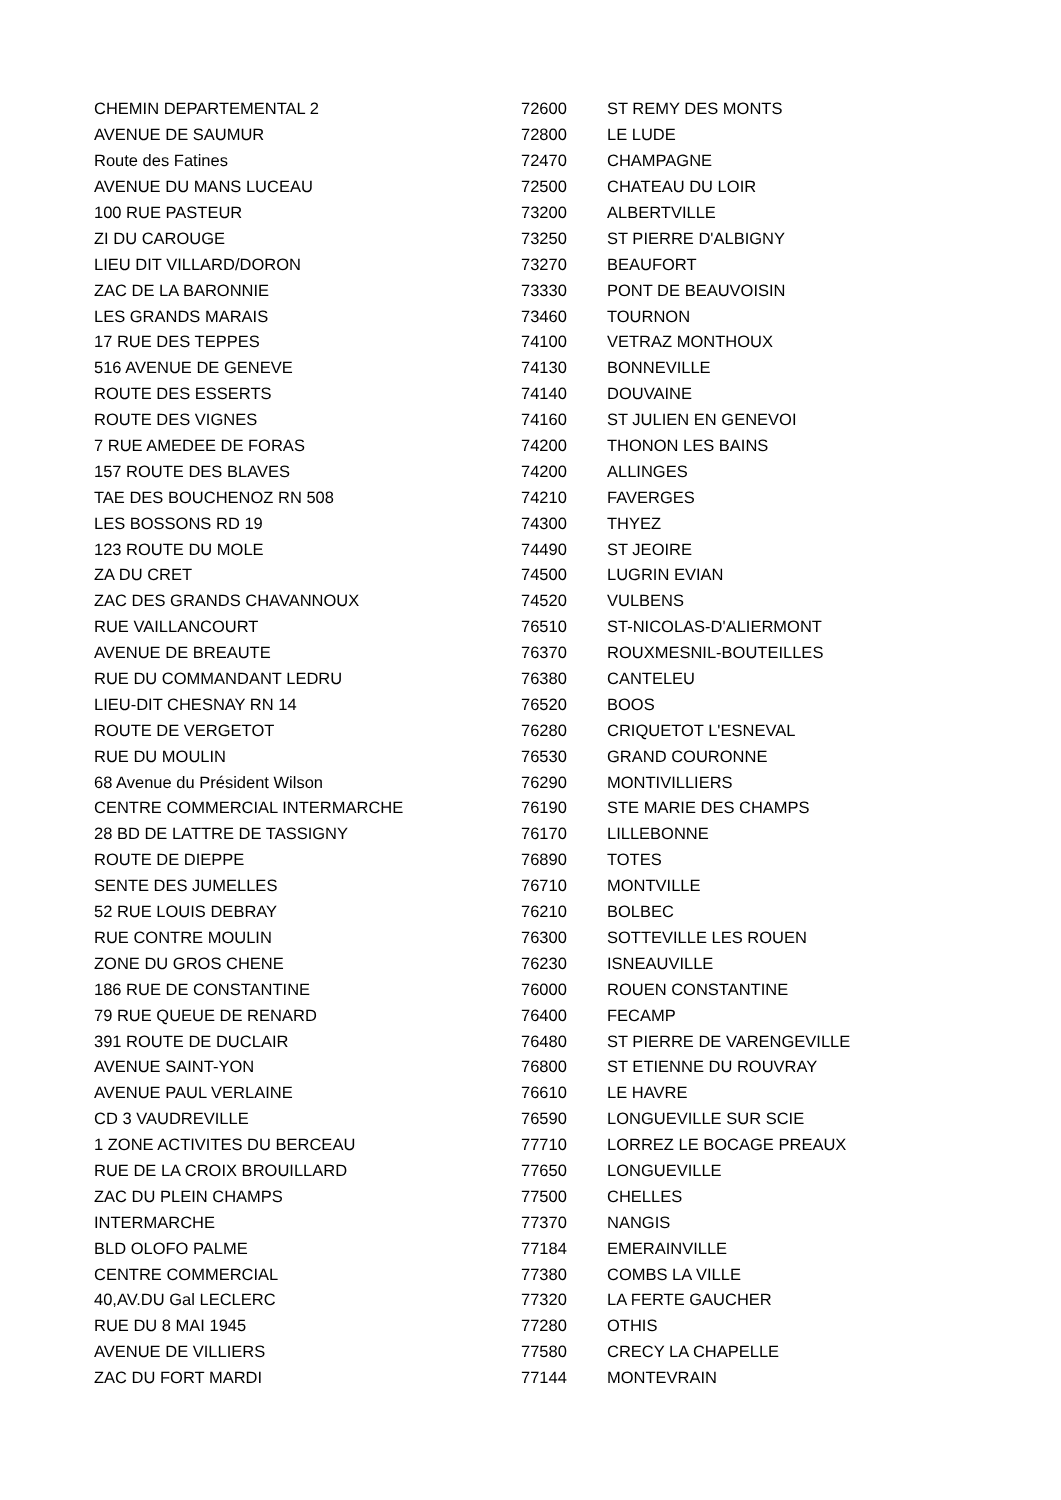| CHEMIN DEPARTEMENTAL 2 | 72600 | ST REMY DES MONTS |
| AVENUE DE SAUMUR | 72800 | LE LUDE |
| Route des Fatines | 72470 | CHAMPAGNE |
| AVENUE DU MANS LUCEAU | 72500 | CHATEAU DU LOIR |
| 100 RUE PASTEUR | 73200 | ALBERTVILLE |
| ZI DU CAROUGE | 73250 | ST PIERRE D'ALBIGNY |
| LIEU DIT VILLARD/DORON | 73270 | BEAUFORT |
| ZAC DE LA BARONNIE | 73330 | PONT DE BEAUVOISIN |
| LES GRANDS MARAIS | 73460 | TOURNON |
| 17 RUE DES TEPPES | 74100 | VETRAZ MONTHOUX |
| 516 AVENUE DE GENEVE | 74130 | BONNEVILLE |
| ROUTE DES ESSERTS | 74140 | DOUVAINE |
| ROUTE DES VIGNES | 74160 | ST JULIEN EN GENEVOI |
| 7 RUE AMEDEE DE FORAS | 74200 | THONON LES BAINS |
| 157 ROUTE DES BLAVES | 74200 | ALLINGES |
| TAE DES BOUCHENOZ RN 508 | 74210 | FAVERGES |
| LES BOSSONS RD 19 | 74300 | THYEZ |
| 123 ROUTE DU MOLE | 74490 | ST JEOIRE |
| ZA DU CRET | 74500 | LUGRIN EVIAN |
| ZAC DES GRANDS CHAVANNOUX | 74520 | VULBENS |
| RUE VAILLANCOURT | 76510 | ST-NICOLAS-D'ALIERMONT |
| AVENUE DE BREAUTE | 76370 | ROUXMESNIL-BOUTEILLES |
| RUE DU COMMANDANT LEDRU | 76380 | CANTELEU |
| LIEU-DIT CHESNAY RN 14 | 76520 | BOOS |
| ROUTE DE VERGETOT | 76280 | CRIQUETOT L'ESNEVAL |
| RUE DU MOULIN | 76530 | GRAND COURONNE |
| 68 Avenue du Président Wilson | 76290 | MONTIVILLIERS |
| CENTRE COMMERCIAL INTERMARCHE | 76190 | STE MARIE DES CHAMPS |
| 28 BD DE LATTRE DE TASSIGNY | 76170 | LILLEBONNE |
| ROUTE DE DIEPPE | 76890 | TOTES |
| SENTE DES JUMELLES | 76710 | MONTVILLE |
| 52 RUE LOUIS DEBRAY | 76210 | BOLBEC |
| RUE CONTRE MOULIN | 76300 | SOTTEVILLE LES ROUEN |
| ZONE DU GROS CHENE | 76230 | ISNEAUVILLE |
| 186 RUE DE CONSTANTINE | 76000 | ROUEN CONSTANTINE |
| 79 RUE QUEUE DE RENARD | 76400 | FECAMP |
| 391 ROUTE DE DUCLAIR | 76480 | ST PIERRE DE VARENGEVILLE |
| AVENUE SAINT-YON | 76800 | ST ETIENNE DU ROUVRAY |
| AVENUE PAUL VERLAINE | 76610 | LE HAVRE |
| CD 3 VAUDREVILLE | 76590 | LONGUEVILLE SUR SCIE |
| 1 ZONE ACTIVITES DU BERCEAU | 77710 | LORREZ LE BOCAGE PREAUX |
| RUE DE LA CROIX BROUILLARD | 77650 | LONGUEVILLE |
| ZAC DU PLEIN CHAMPS | 77500 | CHELLES |
| INTERMARCHE | 77370 | NANGIS |
| BLD OLOFO PALME | 77184 | EMERAINVILLE |
| CENTRE COMMERCIAL | 77380 | COMBS LA VILLE |
| 40,AV.DU Gal LECLERC | 77320 | LA FERTE GAUCHER |
| RUE DU 8 MAI 1945 | 77280 | OTHIS |
| AVENUE DE VILLIERS | 77580 | CRECY LA CHAPELLE |
| ZAC DU FORT MARDI | 77144 | MONTEVRAIN |